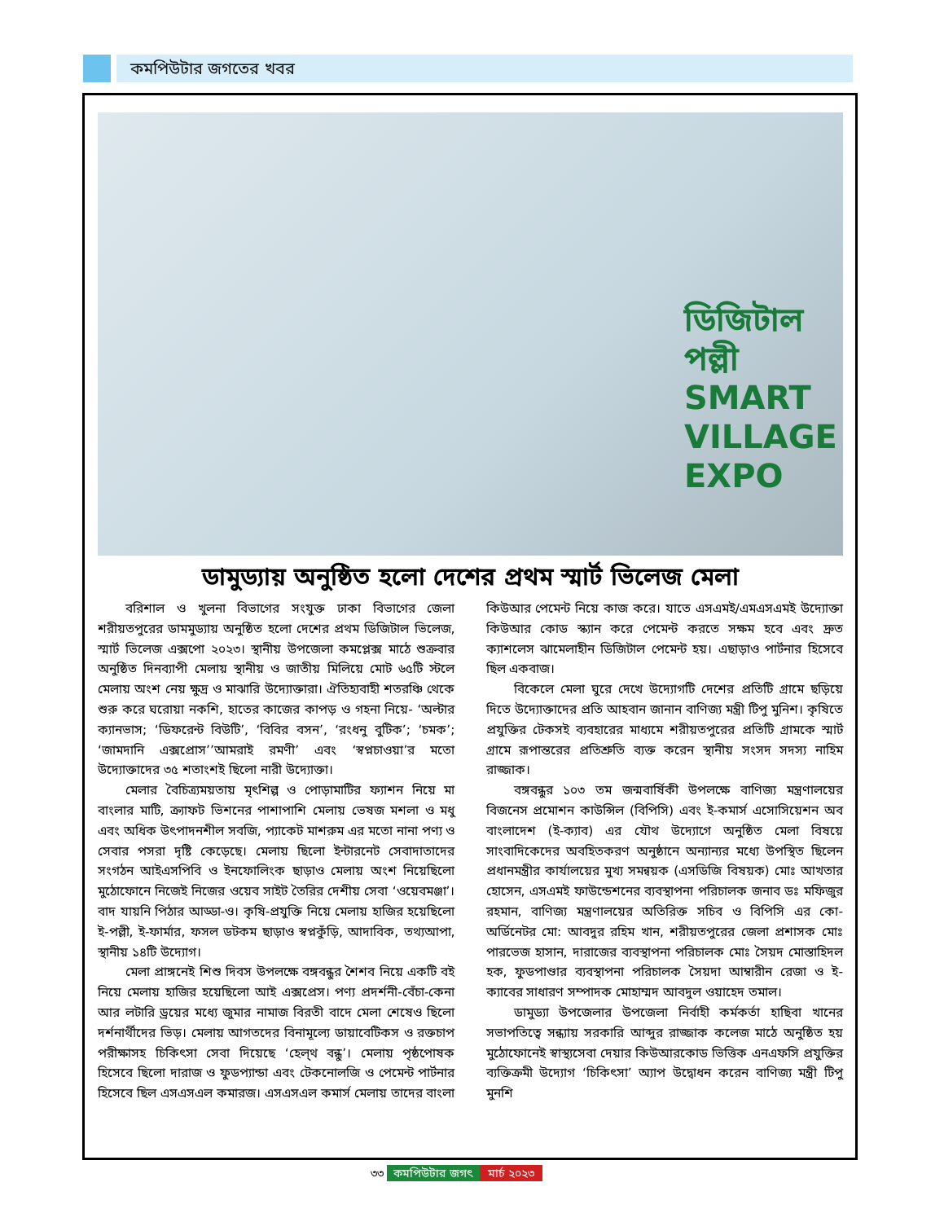কমপিউটার জগতের খবর
ডিজিটাল পল্লী
SMART
VILLAGE
EXPO
ডামুড্যায় অনুষ্ঠিত হলো দেশের প্রথম স্মার্ট ভিলেজ মেলা
বরিশাল ও খুলনা বিভাগের সংযুক্ত ঢাকা বিভাগের জেলা শরীয়তপুরের ডামমুড্যায় অনুষ্ঠিত হলো দেশের প্রথম ডিজিটাল ভিলেজ, স্মার্ট ভিলেজ এক্সপো ২০২৩। স্থানীয় উপজেলা কমপ্লেক্স মাঠে শুক্রবার অনুষ্ঠিত দিনব্যাপী মেলায় স্থানীয় ও জাতীয় মিলিয়ে মোট ৬৫টি স্টলে মেলায় অংশ নেয় ক্ষুদ্র ও মাঝারি উদ্যোক্তারা। ঐতিহ্যবাহী শতরঞ্চি থেকে শুরু করে ঘরোয়া নকশি, হাতের কাজের কাপড় ও গহনা নিয়ে- ‘অল্টার ক্যানভাস; ‘ডিফরেন্ট বিউটি’, ‘বিবির বসন’, ‘রংধনু বুটিক’; ‘চমক’; ‘জামদানি এক্সপ্রোস’’আমরাই রমণী’ এবং ‘স্বপ্নচাওয়া’র মতো উদ্যোক্তাদের ৩৫ শতাংশই ছিলো নারী উদ্যোক্তা।
মেলার বৈচিত্র্যময়তায় মৃৎশিল্প ও পোড়ামাটির ফ্যাশন নিয়ে মা বাংলার মাটি, ক্র্যাফট ভিশনের পাশাপাশি মেলায় ভেষজ মশলা ও মধু এবং অধিক উৎপাদনশীল সবজি, প্যাকেট মাশরুম এর মতো নানা পণ্য ও সেবার পসরা দৃষ্টি কেড়েছে। মেলায় ছিলো ইন্টারনেট সেবাদাতাদের সংগঠন আইএসপিবি ও ইনফোলিংক ছাড়াও মেলায় অংশ নিয়েছিলো মুঠোফোনে নিজেই নিজের ওয়েব সাইট তৈরির দেশীয় সেবা ‘ওয়েবমঞ্জা’। বাদ যায়নি পিঠার আড্ডা-ও। কৃষি-প্রযুক্তি নিয়ে মেলায় হাজির হয়েছিলো ই-পল্লী, ই-ফার্মার, ফসল ডটকম ছাড়াও স্বপ্নকুঁড়ি, আদাবিক, তথ্যআপা, স্থানীয় ১৪টি উদ্যোগ।
মেলা প্রাঙ্গনেই শিশু দিবস উপলক্ষে বঙ্গবন্ধুর শৈশব নিয়ে একটি বই নিয়ে মেলায় হাজির হয়েছিলো আই এক্সপ্রেস। পণ্য প্রদর্শনী-বেঁচা-কেনা আর লটারি ড্রয়ের মধ্যে জুমার নামাজ বিরতী বাদে মেলা শেষেও ছিলো দর্শনার্থীদের ভিড়। মেলায় আগতদের বিনামূল্যে ডায়াবেটিকস ও রক্তচাপ পরীক্ষাসহ চিকিৎসা সেবা দিয়েছে ‘হেল্থ বন্ধু’। মেলায় পৃষ্ঠপোষক হিসেবে ছিলো দারাজ ও ফুডপ্যান্ডা এবং টেকনোলজি ও পেমেন্ট পার্টনার হিসেবে ছিল এসএসএল কমারজ। এসএসএল কমার্স মেলায় তাদের বাংলা কিউআর পেমেন্ট নিয়ে কাজ করে। যাতে এসএমই/এমএসএমই উদ্যোক্তা কিউআর কোড স্ক্যান করে পেমেন্ট করতে সক্ষম হবে এবং দ্রুত ক্যাশলেস ঝামেলাহীন ডিজিটাল পেমেন্ট হয়। এছাড়াও পার্টনার হিসেবে ছিল একবাজ।
বিকেলে মেলা ঘুরে দেখে উদ্যোগটি দেশের প্রতিটি গ্রামে ছড়িয়ে দিতে উদ্যোক্তাদের প্রতি আহবান জানান বাণিজ্য মন্ত্রী টিপু মুনিশ। কৃষিতে প্রযুক্তির টেকসই ব্যবহারের মাধ্যমে শরীয়তপুরের প্রতিটি গ্রামকে স্মার্ট গ্রামে রূপান্তরের প্রতিশ্রুতি ব্যক্ত করেন স্থানীয় সংসদ সদস্য নাহিম রাজ্জাক।
বঙ্গবন্ধুর ১০৩ তম জন্মবার্ষিকী উপলক্ষে বাণিজ্য মন্ত্রণালয়ের বিজনেস প্রমোশন কাউন্সিল (বিপিসি) এবং ই-কমার্স এসোসিয়েশন অব বাংলাদেশ (ই-ক্যাব) এর যৌথ উদ্যোগে অনুষ্ঠিত মেলা বিষয়ে সাংবাদিকেদের অবহিতকরণ অনুষ্ঠানে অন্যান্যর মধ্যে উপস্থিত ছিলেন প্রধানমন্ত্রীর কার্যালয়ের মুখ্য সমন্বয়ক (এসডিজি বিষয়ক) মোঃ আখতার হোসেন, এসএমই ফাউন্ডেশনের ব্যবস্থাপনা পরিচালক জনাব ডঃ মফিজুর রহমান, বাণিজ্য মন্ত্রণালয়ের অতিরিক্ত সচিব ও বিপিসি এর কো-অর্ডিনেটর মো: আবদুর রহিম খান, শরীয়তপুরের জেলা প্রশাসক মোঃ পারভেজ হাসান, দারাজের ব্যবস্থাপনা পরিচালক মোঃ সৈয়দ মোস্তাহিদল হক, ফুডপাণ্ডার ব্যবস্থাপনা পরিচালক সৈয়দা আম্বারীন রেজা ও ই-ক্যাবের সাধারণ সম্পাদক মোহাম্মদ আবদুল ওয়াহেদ তমাল।
ডামুড্যা উপজেলার উপজেলা নির্বাহী কর্মকর্তা হাছিবা খানের সভাপতিত্বে সন্ধ্যায় সরকারি আব্দুর রাজ্জাক কলেজ মাঠে অনুষ্ঠিত হয় মুঠোফোনেই স্বাস্থ্যসেবা দেয়ার কিউআরকোড ভিত্তিক এনএফসি প্রযুক্তির ব্যক্তিক্রমী উদ্যোগ ‘চিকিৎসা’ অ্যাপ উদ্বোধন করেন বাণিজ্য মন্ত্রী টিপু মুনশি
৩৩ কমপিউটার জগৎ মার্চ ২০২৩